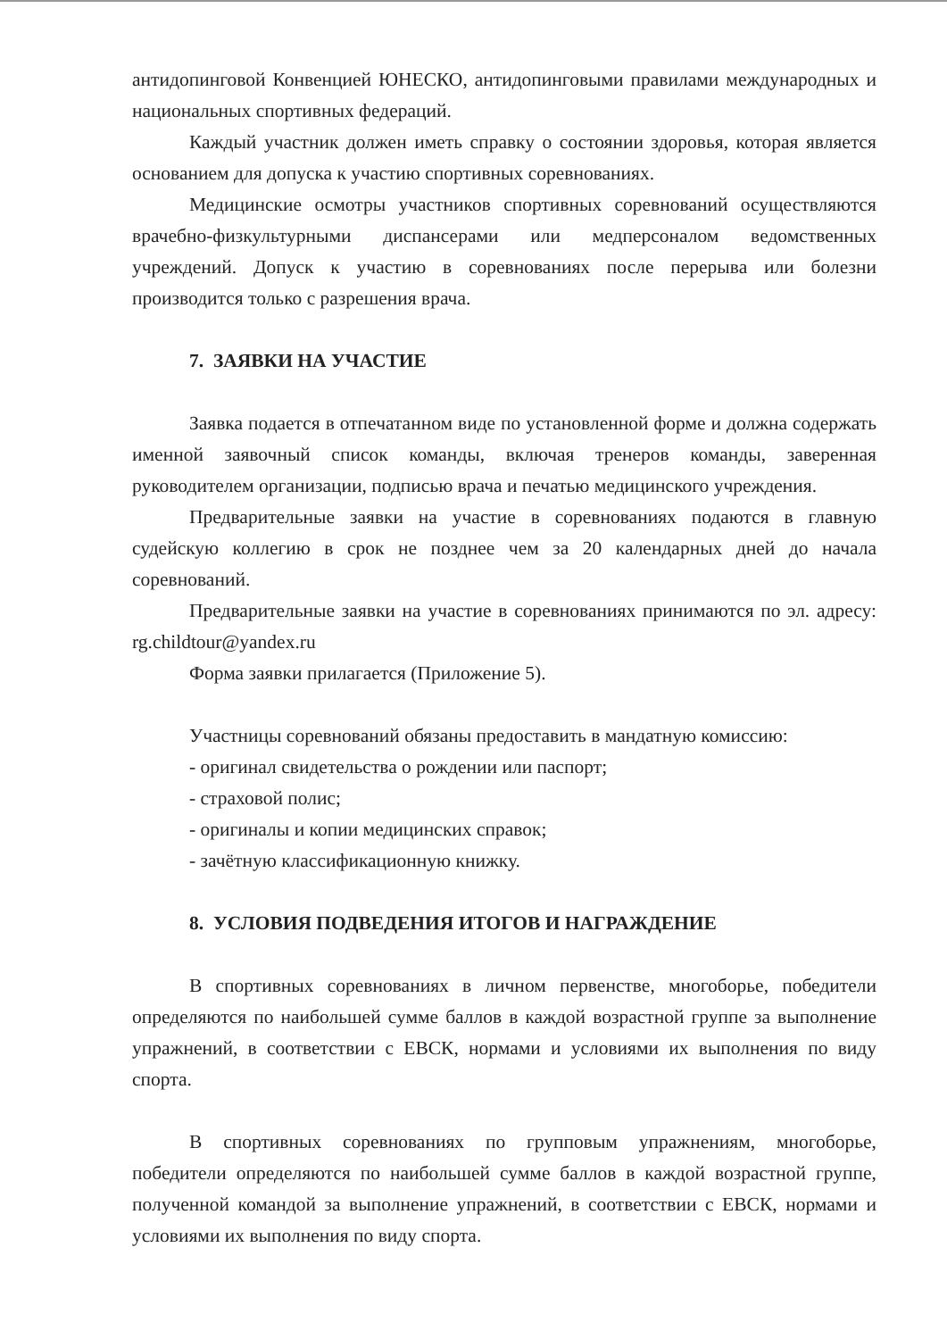антидопинговой Конвенцией ЮНЕСКО, антидопинговыми правилами международных и национальных спортивных федераций.
Каждый участник должен иметь справку о состоянии здоровья, которая является основанием для допуска к участию спортивных соревнованиях.
Медицинские осмотры участников спортивных соревнований осуществляются врачебно-физкультурными диспансерами или медперсоналом ведомственных учреждений. Допуск к участию в соревнованиях после перерыва или болезни производится только с разрешения врача.
7. ЗАЯВКИ НА УЧАСТИЕ
Заявка подается в отпечатанном виде по установленной форме и должна содержать именной заявочный список команды, включая тренеров команды, заверенная руководителем организации, подписью врача и печатью медицинского учреждения.
Предварительные заявки на участие в соревнованиях подаются в главную судейскую коллегию в срок не позднее чем за 20 календарных дней до начала соревнований.
Предварительные заявки на участие в соревнованиях принимаются по эл. адресу: rg.childtour@yandex.ru
Форма заявки прилагается (Приложение 5).
Участницы соревнований обязаны предоставить в мандатную комиссию:
- оригинал свидетельства о рождении или паспорт;
- страховой полис;
- оригиналы и копии медицинских справок;
- зачётную классификационную книжку.
8. УСЛОВИЯ ПОДВЕДЕНИЯ ИТОГОВ И НАГРАЖДЕНИЕ
В спортивных соревнованиях в личном первенстве, многоборье, победители определяются по наибольшей сумме баллов в каждой возрастной группе за выполнение упражнений, в соответствии с ЕВСК, нормами и условиями их выполнения по виду спорта.
В спортивных соревнованиях по групповым упражнениям, многоборье, победители определяются по наибольшей сумме баллов в каждой возрастной группе, полученной командой за выполнение упражнений, в соответствии с ЕВСК, нормами и условиями их выполнения по виду спорта.